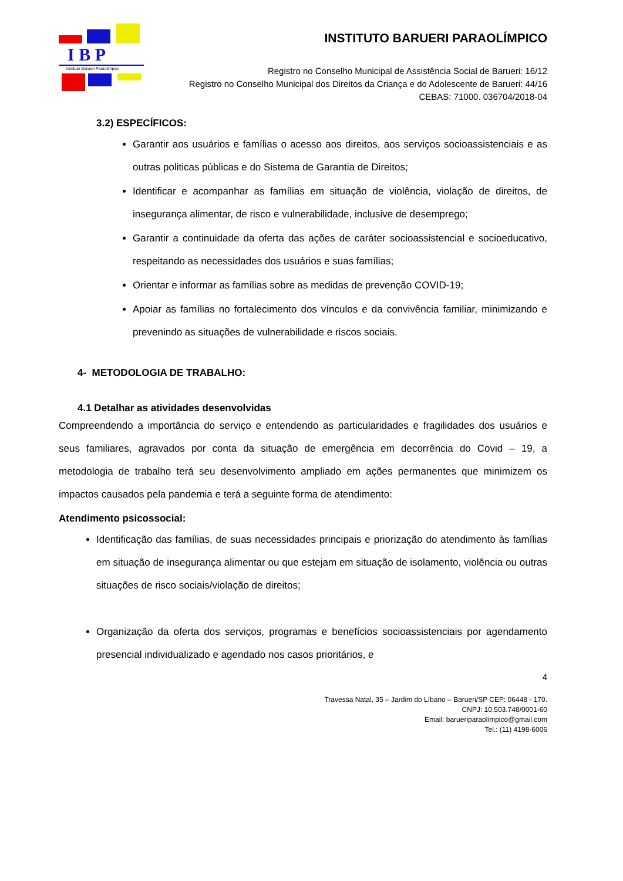I B P
Instituto Barueri Paraolimpico
INSTITUTO BARUERI PARAOLÍMPICO
Registro no Conselho Municipal de Assistência Social de Barueri: 16/12
Registro no Conselho Municipal dos Direitos da Criança e do Adolescente de Barueri: 44/16
CEBAS: 71000. 036704/2018-04
3.2) ESPECÍFICOS:
Garantir aos usuários e famílias o acesso aos direitos, aos serviços socioassistenciais e as outras politicas públicas e do Sistema de Garantia de Direitos;
Identificar e acompanhar as famílias em situação de violência, violação de direitos, de insegurança alimentar, de risco e vulnerabilidade, inclusive de desemprego;
Garantir a continuidade da oferta das ações de caráter socioassistencial e socioeducativo, respeitando as necessidades dos usuários e suas famílias;
Orientar e informar as famílias sobre as medidas de prevenção COVID-19;
Apoiar as famílias no fortalecimento dos vínculos e da convivência familiar, minimizando e prevenindo as situações de vulnerabilidade e riscos sociais.
4- METODOLOGIA DE TRABALHO:
4.1 Detalhar as atividades desenvolvidas
Compreendendo a importância do serviço e entendendo as particularidades e fragilidades dos usuários e seus familiares, agravados por conta da situação de emergência em decorrência do Covid – 19, a metodologia de trabalho terá seu desenvolvimento ampliado em ações permanentes que minimizem os impactos causados pela pandemia e terá a seguinte forma de atendimento:
Atendimento psicossocial:
Identificação das famílias, de suas necessidades principais e priorização do atendimento às famílias em situação de insegurança alimentar ou que estejam em situação de isolamento, violência ou outras situações de risco sociais/violação de direitos;
Organização da oferta dos serviços, programas e benefícios socioassistenciais por agendamento presencial individualizado e agendado nos casos prioritários, e
4
Travessa Natal, 35 – Jardim do Líbano – Barueri/SP CEP: 06448 - 170.
CNPJ: 10.503.748/0001-60
Email: barueriparaolimpico@gmail.com
Tel.: (11) 4198-6006